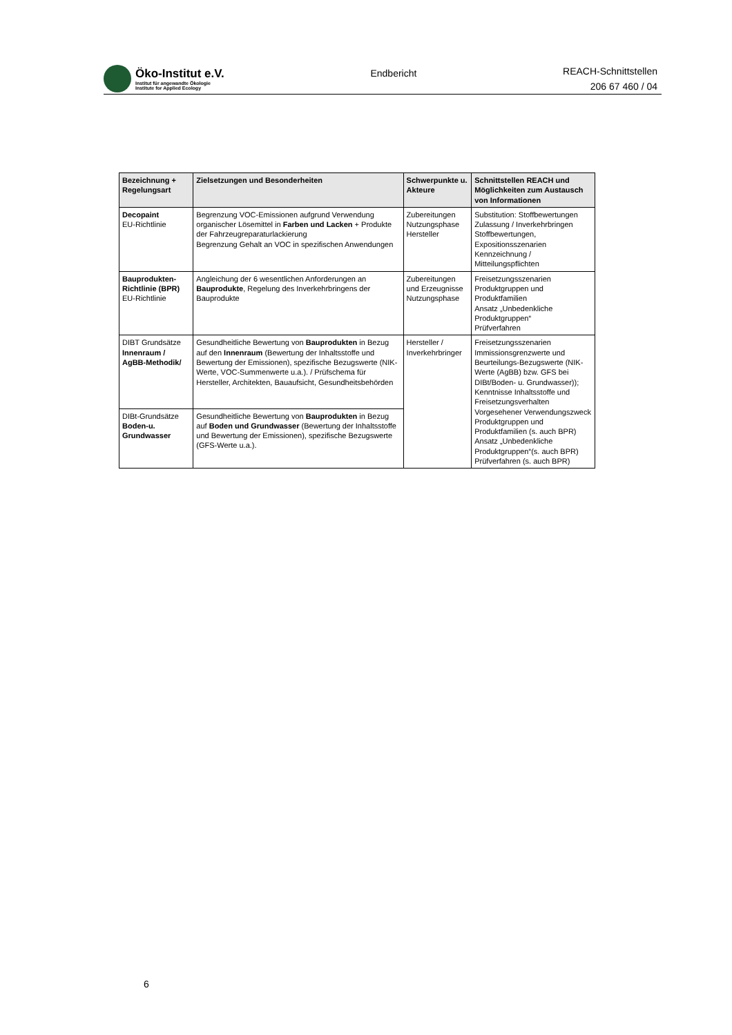Öko-Institut e.V.
Institut für angewandte Ökologie
Institute for Applied Ecology
Endbericht
REACH-Schnittstellen
206 67 460 / 04
| Bezeichnung + Regelungsart | Zielsetzungen und Besonderheiten | Schwerpunkte u. Akteure | Schnittstellen REACH und Möglichkeiten zum Austausch von Informationen |
| --- | --- | --- | --- |
| Decopaint EU-Richtlinie | Begrenzung VOC-Emissionen aufgrund Verwendung organischer Lösemittel in Farben und Lacken + Produkte der Fahrzeugreparaturlackierung Begrenzung Gehalt an VOC in spezifischen Anwendungen | Zubereitungen Nutzungsphase Hersteller | Substitution: Stoffbewertungen Zulassung / Inverkehrbringen Stoffbewertungen, Expositionsszenarien Kennzeichnung / Mitteilungspflichten |
| Bauprodukten-Richtlinie (BPR) EU-Richtlinie | Angleichung der 6 wesentlichen Anforderungen an Bauprodukte , Regelung des Inverkehrbringens der Bauprodukte | Zubereitungen und Erzeugnisse Nutzungsphase | Freisetzungsszenarien Produktgruppen und Produktfamilien Ansatz „Unbedenkliche Produktgruppen“ Prüfverfahren |
| DIBT Grundsätze Innenraum / AgBB-Methodik/ | Gesundheitliche Bewertung von Bauprodukten in Bezug auf den Innenraum (Bewertung der Inhaltsstoffe und Bewertung der Emissionen), spezifische Bezugswerte (NIK-Werte, VOC-Summenwerte u.a.). / Prüfschema für Hersteller, Architekten, Bauaufsicht, Gesundheitsbehörden | Hersteller / Inverkehrbringer | Freisetzungsszenarien Immissionsgrenzwerte und Beurteilungs-Bezugswerte (NIK-Werte (AgBB) bzw. GFS bei DIBt/Boden- u. Grundwasser)); Kenntnisse Inhaltsstoffe und Freisetzungsverhalten Vorgesehener Verwendungszweck Produktgruppen und Produktfamilien (s. auch BPR) Ansatz „Unbedenkliche Produktgruppen“(s. auch BPR) Prüfverfahren (s. auch BPR) |
| DIBt-Grundsätze Boden-u. Grundwasser | Gesundheitliche Bewertung von Bauprodukten in Bezug auf Boden und Grundwasser (Bewertung der Inhaltsstoffe und Bewertung der Emissionen), spezifische Bezugswerte (GFS-Werte u.a.). | | |
6